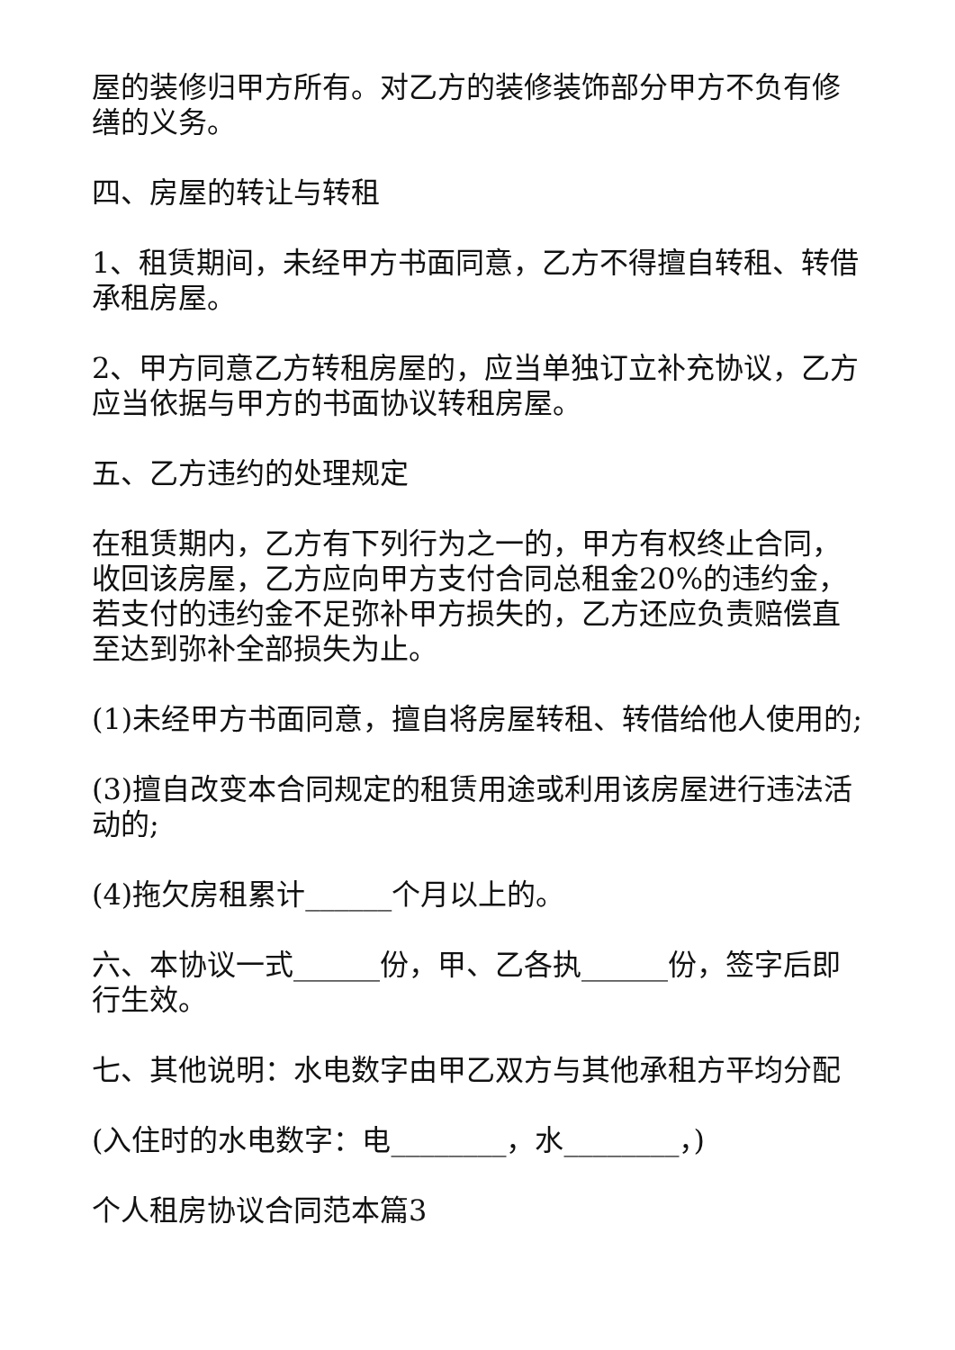屋的装修归甲方所有。对乙方的装修装饰部分甲方不负有修缮的义务。
四、房屋的转让与转租
1、租赁期间，未经甲方书面同意，乙方不得擅自转租、转借承租房屋。
2、甲方同意乙方转租房屋的，应当单独订立补充协议，乙方应当依据与甲方的书面协议转租房屋。
五、乙方违约的处理规定
在租赁期内，乙方有下列行为之一的，甲方有权终止合同，收回该房屋，乙方应向甲方支付合同总租金20%的违约金，若支付的违约金不足弥补甲方损失的，乙方还应负责赔偿直至达到弥补全部损失为止。
(1)未经甲方书面同意，擅自将房屋转租、转借给他人使用的;
(3)擅自改变本合同规定的租赁用途或利用该房屋进行违法活动的;
(4)拖欠房租累计______个月以上的。
六、本协议一式______份，甲、乙各执______份，签字后即行生效。
七、其他说明：水电数字由甲乙双方与其他承租方平均分配
(入住时的水电数字：电________，水________，)
个人租房协议合同范本篇3